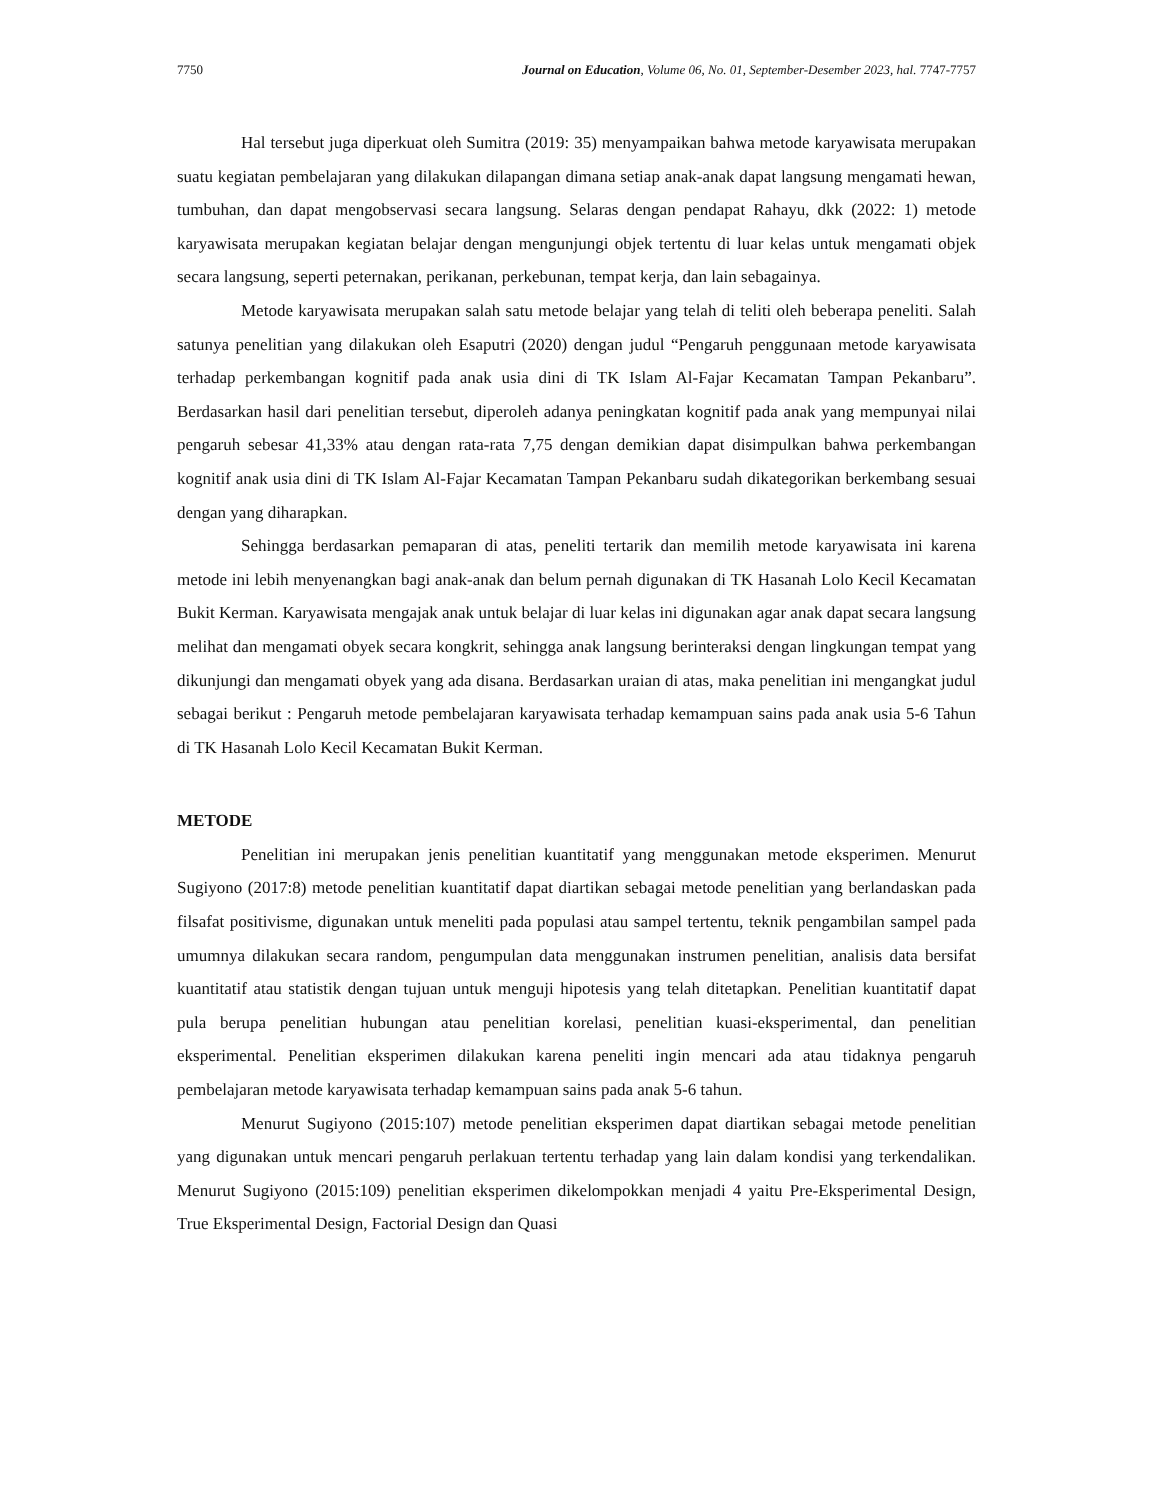7750 Journal on Education, Volume 06, No. 01, September-Desember 2023, hal. 7747-7757
Hal tersebut juga diperkuat oleh Sumitra (2019: 35) menyampaikan bahwa metode karyawisata merupakan suatu kegiatan pembelajaran yang dilakukan dilapangan dimana setiap anak-anak dapat langsung mengamati hewan, tumbuhan, dan dapat mengobservasi secara langsung. Selaras dengan pendapat Rahayu, dkk (2022: 1) metode karyawisata merupakan kegiatan belajar dengan mengunjungi objek tertentu di luar kelas untuk mengamati objek secara langsung, seperti peternakan, perikanan, perkebunan, tempat kerja, dan lain sebagainya.
Metode karyawisata merupakan salah satu metode belajar yang telah di teliti oleh beberapa peneliti. Salah satunya penelitian yang dilakukan oleh Esaputri (2020) dengan judul “Pengaruh penggunaan metode karyawisata terhadap perkembangan kognitif pada anak usia dini di TK Islam Al-Fajar Kecamatan Tampan Pekanbaru”. Berdasarkan hasil dari penelitian tersebut, diperoleh adanya peningkatan kognitif pada anak yang mempunyai nilai pengaruh sebesar 41,33% atau dengan rata-rata 7,75 dengan demikian dapat disimpulkan bahwa perkembangan kognitif anak usia dini di TK Islam Al-Fajar Kecamatan Tampan Pekanbaru sudah dikategorikan berkembang sesuai dengan yang diharapkan.
Sehingga berdasarkan pemaparan di atas, peneliti tertarik dan memilih metode karyawisata ini karena metode ini lebih menyenangkan bagi anak-anak dan belum pernah digunakan di TK Hasanah Lolo Kecil Kecamatan Bukit Kerman. Karyawisata mengajak anak untuk belajar di luar kelas ini digunakan agar anak dapat secara langsung melihat dan mengamati obyek secara kongkrit, sehingga anak langsung berinteraksi dengan lingkungan tempat yang dikunjungi dan mengamati obyek yang ada disana. Berdasarkan uraian di atas, maka penelitian ini mengangkat judul sebagai berikut : Pengaruh metode pembelajaran karyawisata terhadap kemampuan sains pada anak usia 5-6 Tahun di TK Hasanah Lolo Kecil Kecamatan Bukit Kerman.
METODE
Penelitian ini merupakan jenis penelitian kuantitatif yang menggunakan metode eksperimen. Menurut Sugiyono (2017:8) metode penelitian kuantitatif dapat diartikan sebagai metode penelitian yang berlandaskan pada filsafat positivisme, digunakan untuk meneliti pada populasi atau sampel tertentu, teknik pengambilan sampel pada umumnya dilakukan secara random, pengumpulan data menggunakan instrumen penelitian, analisis data bersifat kuantitatif atau statistik dengan tujuan untuk menguji hipotesis yang telah ditetapkan. Penelitian kuantitatif dapat pula berupa penelitian hubungan atau penelitian korelasi, penelitian kuasi-eksperimental, dan penelitian eksperimental. Penelitian eksperimen dilakukan karena peneliti ingin mencari ada atau tidaknya pengaruh pembelajaran metode karyawisata terhadap kemampuan sains pada anak 5-6 tahun.
Menurut Sugiyono (2015:107) metode penelitian eksperimen dapat diartikan sebagai metode penelitian yang digunakan untuk mencari pengaruh perlakuan tertentu terhadap yang lain dalam kondisi yang terkendalikan. Menurut Sugiyono (2015:109) penelitian eksperimen dikelompokkan menjadi 4 yaitu Pre-Eksperimental Design, True Eksperimental Design, Factorial Design dan Quasi